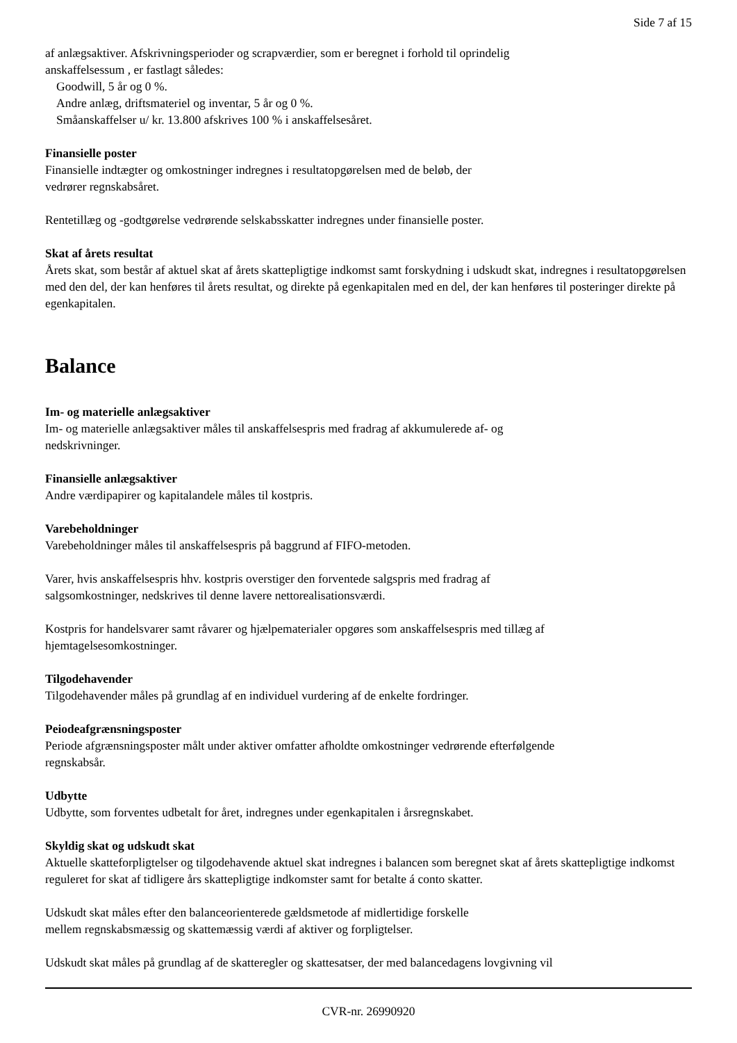Side 7 af 15
af anlægsaktiver. Afskrivningsperioder og scrapværdier, som er beregnet i forhold til oprindelig
anskaffelsessum , er fastlagt således:
Goodwill, 5 år og 0 %.
Andre anlæg, driftsmateriel og inventar, 5 år og 0 %.
Småanskaffelser u/ kr. 13.800 afskrives 100 % i anskaffelsesåret.
Finansielle poster
Finansielle indtægter og omkostninger indregnes i resultatopgørelsen med de beløb, der
vedrører regnskabsåret.
Rentetillæg og -godtgørelse vedrørende selskabsskatter indregnes under finansielle poster.
Skat af årets resultat
Årets skat, som består af aktuel skat af årets skattepligtige indkomst samt forskydning i udskudt skat, indregnes i resultatopgørelsen med den del, der kan henføres til årets resultat, og direkte på egenkapitalen med en del, der kan henføres til posteringer direkte på egenkapitalen.
Balance
Im- og materielle anlægsaktiver
Im- og materielle anlægsaktiver måles til anskaffelsespris med fradrag af akkumulerede af- og
nedskrivninger.
Finansielle anlægsaktiver
Andre værdipapirer og kapitalandele måles til kostpris.
Varebeholdninger
Varebeholdninger måles til anskaffelsespris på baggrund af FIFO-metoden.
Varer, hvis anskaffelsespris hhv. kostpris overstiger den forventede salgspris med fradrag af
salgsomkostninger, nedskrives til denne lavere nettorealisationsværdi.
Kostpris for handelsvarer samt råvarer og hjælpematerialer opgøres som anskaffelsespris med tillæg af
hjemtagelsesomkostninger.
Tilgodehavender
Tilgodehavender måles på grundlag af en individuel vurdering af de enkelte fordringer.
Peiodeafgrænsningsposter
Periode afgrænsningsposter målt under aktiver omfatter afholdte omkostninger vedrørende efterfølgende
regnskabsår.
Udbytte
Udbytte, som forventes udbetalt for året, indregnes under egenkapitalen i årsregnskabet.
Skyldig skat og udskudt skat
Aktuelle skatteforpligtelser og tilgodehavende aktuel skat indregnes i balancen som beregnet skat af årets skattepligtige indkomst reguleret for skat af tidligere års skattepligtige indkomster samt for betalte á conto skatter.
Udskudt skat måles efter den balanceorienterede gældsmetode af midlertidige forskelle
mellem regnskabsmæssig og skattemæssig værdi af aktiver og forpligtelser.
Udskudt skat måles på grundlag af de skatteregler og skattesatser, der med balancedagens lovgivning vil
CVR-nr. 26990920